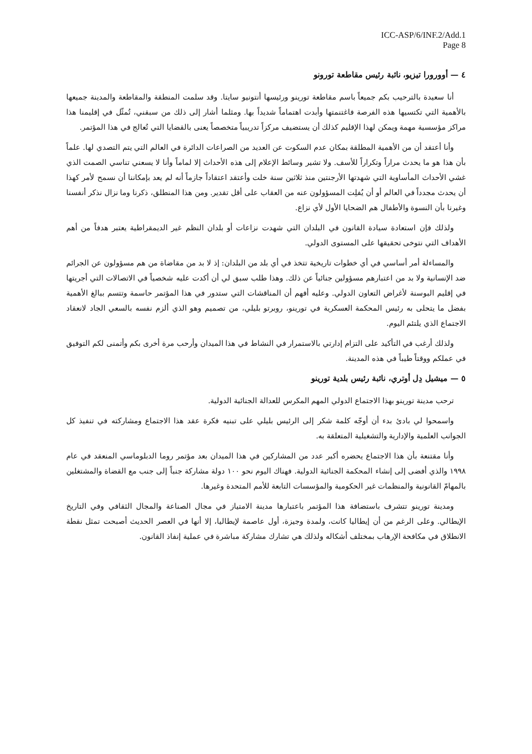ICC-ASP/6/INF.2/Add.1
Page 8
٤ — أوورورا تيزيو، نائبة رئيس مقاطعة تورونو
أنا سعيدة بالترحيب بكم جميعاً باسم مقاطعة تورينو ورئيسها أنتونيو سايتا. وقد سلمت المنطقة والمقاطعة والمدينة جميعها بالأهمية التي تكتسيها هذه الفرصة فاغتنمتها وأبدت اهتماماً شديداً بها. ومثلما أشار إلى ذلك من سبقني، تُمثّل في إقليمنا هذا مراكز مؤسسية مهمة ويمكن لهذا الإقليم كذلك أن يستضيف مركزاً تدريبياً متخصصاً يعنى بالقضايا التي تُعالج في هذا المؤتمر.
وأنا أعتقد أن من الأهمية المطلقة بمكان عدم السكوت عن العديد من الصراعات الدائرة في العالم التي يتم التصدي لها. علماً بأن هذا هو ما يحدث مراراً وتكراراً للأسف. ولا تشير وسائط الإعلام إلى هذه الأحداث إلا لماماً وأنا لا يسعني تناسي الصمت الذي غشي الأحداث المأساوية التي شهدتها الأرجنتين منذ ثلاثين سنة خلت وأعتقد اعتقاداً جازماً أنه لم يعد بإمكاننا أن نسمح لأمر كهذا أن يحدث مجدداً في العالم أو أن يُفلِت المسؤولون عنه من العقاب على أقل تقدير. ومن هذا المنطلق، ذكرنا وما نزال نذكر أنفسنا وغيرنا بأن النسوة والأطفال هم الضحايا الأول لأي نزاع.
ولذلك فإن استعادة سيادة القانون في البلدان التي شهدت نزاعات أو بلدان النظم غير الديمقراطية يعتبر هدفاً من أهم الأهداف التي نتوخى تحقيقها على المستوى الدولي.
والمساءلة أمر أساسي في أي خطوات تاريخية تتخذ في أي بلد من البلدان: إذ لا بد من مقاضاة من هم مسؤولون عن الجرائم ضد الإنسانية ولا بد من اعتبارهم مسؤولين جنائياً عن ذلك. وهذا طلب سبق لي أن أكدت عليه شخصياً في الاتصالات التي أجريتها في إقليم البوسنة لأغراض التعاون الدولي. وعليه أفهم أن المناقشات التي ستدور في هذا المؤتمر حاسمة وتتسم ببالغ الأهمية بفضل ما يتحلى به رئيس المحكمة العسكرية في تورينو، روبرتو بليلي، من تصميم وهو الذي ألزم نفسه بالسعي الجاد لانعقاد الاجتماع الذي يلتئم اليوم.
ولذلك أرغب في التأكيد على التزام إدارتي بالاستمرار في النشاط في هذا الميدان وأرحب مرة أخرى بكم وأتمنى لكم التوفيق في عملكم ووقتاً طيباً في هذه المدينة.
٥ — ميشيل دِل أوتري، نائبة رئيس بلدية تورينو
ترحب مدينة تورينو بهذا الاجتماع الدولي المهم المكرس للعدالة الجنائية الدولية.
واسمحوا لي بادئ بدء أن أوجّه كلمة شكر إلى الرئيس بليلي على تبنيه فكرة عقد هذا الاجتماع ومشاركته في تنفيذ كل الجوانب العلمية والإدارية والتشغيلية المتعلقة به.
وأنا مقتنعة بأن هذا الاجتماع يحضره أكبر عدد من المشاركين في هذا الميدان بعد مؤتمر روما الدبلوماسي المنعقد في عام ١٩٩٨ والذي أفضى إلى إنشاء المحكمة الجنائية الدولية. فهناك اليوم نحو ١٠٠ دولة مشاركة جنباً إلى جنب مع القضاة والمشتغلين بالمهامّ القانونية والمنظمات غير الحكومية والمؤسسات التابعة للأمم المتحدة وغيرها.
ومدينة تورينو تتشرف باستضافة هذا المؤتمر باعتبارها مدينة الامتياز في مجال الصناعة والمجال الثقافي وفي التاريخ الإيطالي. وعلى الرغم من أن إيطاليا كانت، ولمدة وجيزة، أول عاصمة لإيطاليا، إلا أنها في العصر الحديث أصبحت تمثل نقطة الانطلاق في مكافحة الإرهاب بمختلف أشكاله ولذلك هي تشارك مشاركة مباشرة في عملية إنفاذ القانون.